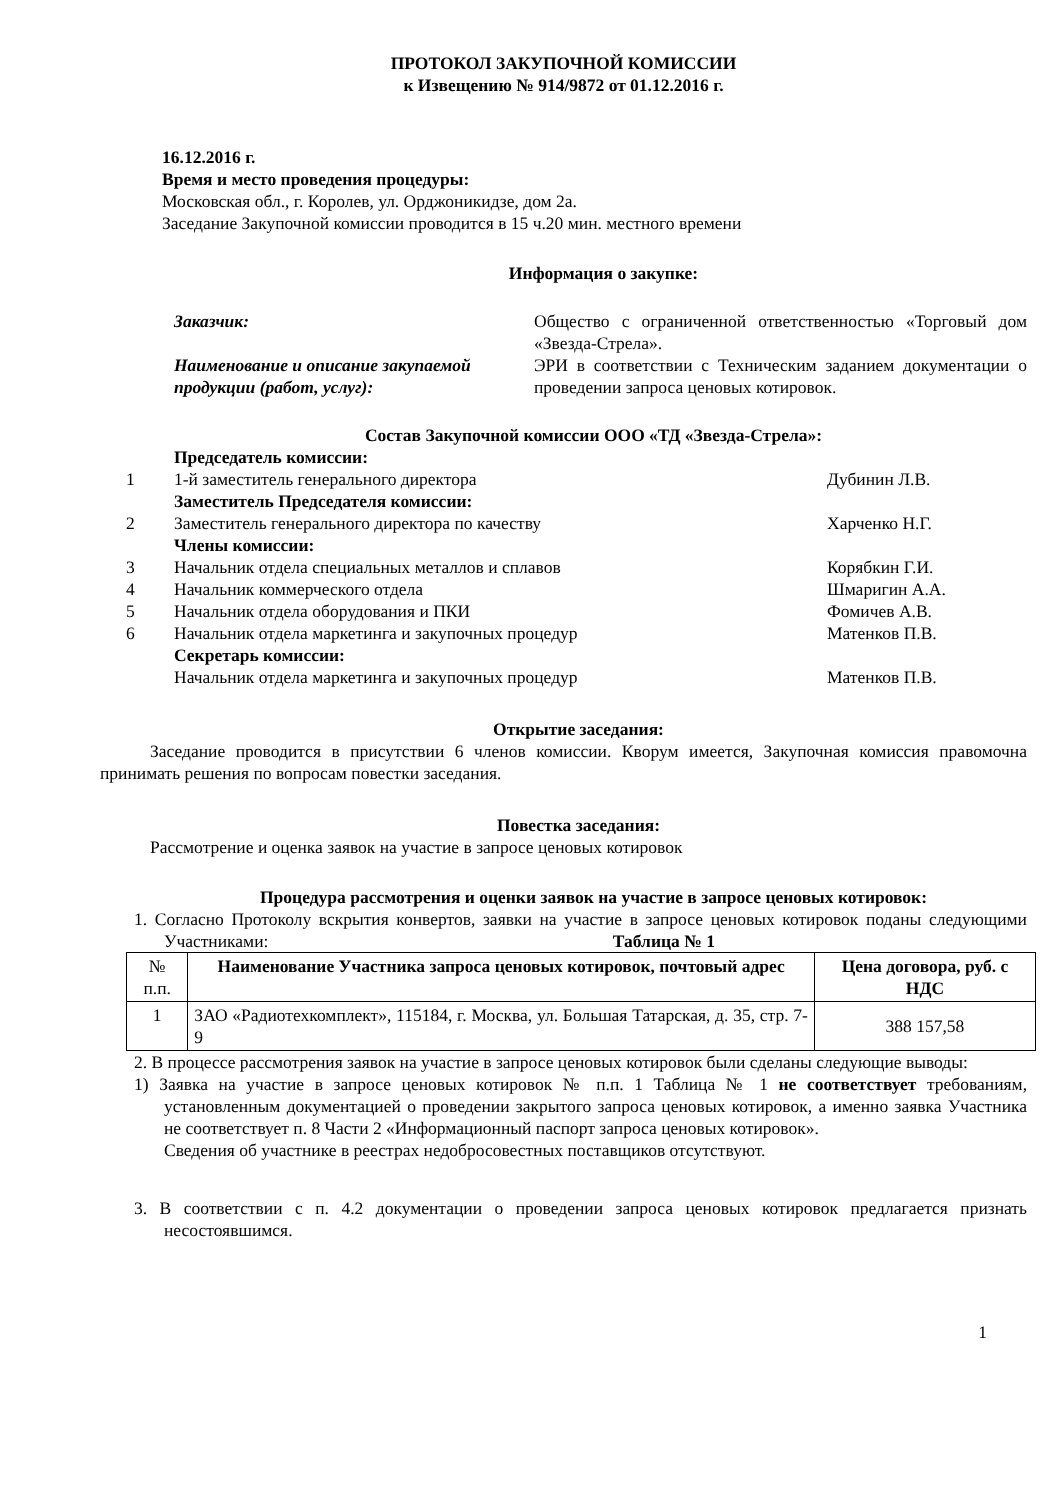ПРОТОКОЛ ЗАКУПОЧНОЙ КОМИССИИ
к Извещению № 914/9872 от 01.12.2016 г.
16.12.2016 г.
Время и место проведения процедуры:
Московская обл., г. Королев, ул. Орджоникидзе, дом 2а.
Заседание Закупочной комиссии проводится в 15 ч.20 мин. местного времени
Информация о закупке:
Заказчик: Общество с ограниченной ответственностью «Торговый дом «Звезда-Стрела».
Наименование и описание закупаемой продукции (работ, услуг):
ЭРИ в соответствии с Техническим заданием документации о проведении запроса ценовых котировок.
Состав Закупочной комиссии ООО «ТД «Звезда-Стрела»:
Председатель комиссии:
1 1-й заместитель генерального директора
Дубинин Л.В.
Заместитель Председателя комиссии:
2 Заместитель генерального директора по качеству
Харченко Н.Г.
Члены комиссии:
3 Начальник отдела специальных металлов и сплавов
Корябкин Г.И.
4 Начальник коммерческого отдела Шмаригин А.А.
5 Начальник отдела оборудования и ПКИ
Фомичев А.В.
6 Начальник отдела маркетинга и закупочных процедур
Матенков П.В.
Секретарь комиссии:
Начальник отдела маркетинга и закупочных процедур
Матенков П.В.
Открытие заседания:
Заседание проводится в присутствии 6 членов комиссии. Кворум имеется, Закупочная комиссия правомочна принимать решения по вопросам повестки заседания.
Повестка заседания:
Рассмотрение и оценка заявок на участие в запросе ценовых котировок
Процедура рассмотрения и оценки заявок на участие в запросе ценовых котировок:
1. Согласно Протоколу вскрытия конвертов, заявки на участие в запросе ценовых котировок поданы следующими Участниками: Таблица № 1
| № п.п. | Наименование Участника запроса ценовых котировок, почтовый адрес | Цена договора, руб. с НДС |
| --- | --- | --- |
| 1 | ЗАО «Радиотехкомплект», 115184, г. Москва, ул. Большая Татарская, д. 35, стр. 7-9 | 388 157,58 |
2. В процессе рассмотрения заявок на участие в запросе ценовых котировок были сделаны следующие выводы:
1) Заявка на участие в запросе ценовых котировок № п.п. 1 Таблица № 1 не соответствует требованиям, установленным документацией о проведении закрытого запроса ценовых котировок, а именно заявка Участника не соответствует п. 8 Части 2 «Информационный паспорт запроса ценовых котировок».
Сведения об участнике в реестрах недобросовестных поставщиков отсутствуют.
3. В соответствии с п. 4.2 документации о проведении запроса ценовых котировок предлагается признать несостоявшимся.
1